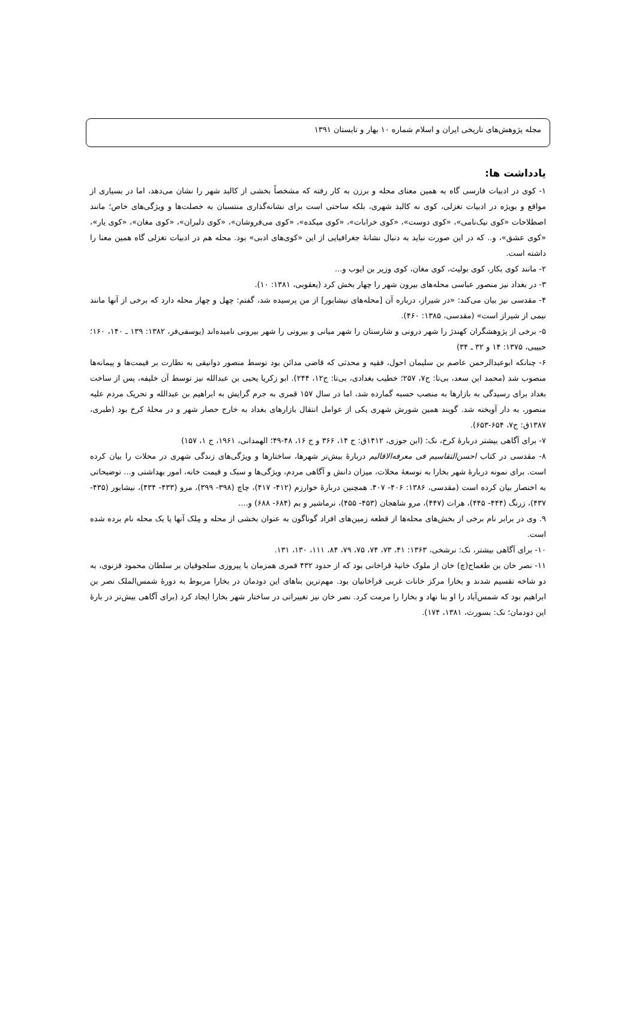مجله پژوهش‌های تاریخی ایران و اسلام شماره ۱۰ بهار و تابستان ۱۳۹۱
يادداشت ها:
۱- کوی در ادبیات فارسی گاه به همین معنای محله و برزن به کار رفته که مشخصاً بخشی از کالبد شهر را نشان می‌دهد، اما در بسیاری از مواقع و بویژه در ادبیات تغزلی، کوی نه کالبد شهری، بلکه ساحتی است برای نشانه‌گذاری منتسبان به خصلت‌ها و ویژگی‌های خاص؛ مانند اصطلاحات «کوی نیک‌نامی»، «کوی دوست»، «کوی خرابات»، «کوی میکده»، «کوی می‌فروشان»، «کوی دلبران»، «کوی مغان»، «کوی یار»، «کوی عشق»، و.. که در این صورت نباید به دنبال نشانهٔ جغرافیایی از این «کوی‌های ادبی» بود. محله هم در ادبیات تغزلی گاه همین معنا را داشته است.
۲- مانند کوی بکار، کوی بولیث، کوی مغان، کوی وزیر بن ایوب و...
۳- در بغداد نیز منصور عباسی محله‌های بیرون شهر را چهار بخش کرد (یعقوبی، ۱۳۸۱: ۱۰).
۴- مقدسی نیز بیان می‌کند: «در شیراز، درباره آن [محله‌های نیشابور] از من پرسیده شد، گفتم: چهل و چهار محله دارد که برخی از آنها مانند نیمی از شیراز است» (مقدسی، ۱۳۸۵: ۴۶۰).
۵- برخی از پژوهشگران کهندژ را شهر درونی و شارستان را شهر میانی و بیرونی را شهر بیرونی نامیده‌اند (یوسفی‌فر، ۱۳۸۲: ۱۳۹ ـ ۱۴۰، ۱۶۰؛ حبیبی، ۱۳۷۵: ۱۴ و ۳۲ ـ ۳۴)
۶- چنانکه ابوعبدالرحمن عاصم بن سلیمان احول، فقیه و محدثی که قاضی مدائن بود توسط منصور دوانیقی به نظارت بر قیمت‌ها و پیمانه‌ها منصوب شد (محمد ابن سعد، بی‌تا: ج۷، ۲۵۷؛ خطیب بغدادی، بی‌تا: ج۱۲، ۲۴۴). ابو زکریا یحیی بن عبدالله نیز توسط آن خلیفه، پس از ساخت بغداد برای رسیدگی به بازارها به منصب حسبه گمارده شد، اما در سال ۱۵۷ قمری به جرم گرایش به ابراهیم بن عبدالله و تحریک مردم علیه منصور، به دار آویخته شد. گویند همین شورش شهری یکی از عوامل انتقال بازارهای بغداد به خارج حصار شهر و در محلهٔ کرخ بود (طبری، ۱۳۸۷ق: ج۷، ۶۵۴-۶۵۳).
۷- برای آگاهی بیشتر دربارهٔ کرخ، نک: (ابن جوزی، ۱۴۱۲ق: ج ۱۴، ۳۶۶ و ج ۱۶، ۴۸-۴۹؛ الهمدانی، ۱۹۶۱، ج ۱، ۱۵۷)
۸- مقدسی در کتاب احسن‌التقاسیم فی معرفه‌الاقالیم دربارهٔ بیش‌تر شهرها، ساختارها و ویژگی‌های زندگی شهری در محلات را بیان کرده است. برای نمونه دربارهٔ شهر بخارا به توسعهٔ محلات، میزان دانش و آگاهی مردم، ویژگی‌ها و سبک و قیمت خانه، امور بهداشتی و... توضیحاتی به اختصار بیان کرده است (مقدسی، ۱۳۸۶: ۴۰۶- ۴۰۷. همچنین دربارهٔ خوارزم (۴۱۲- ۴۱۷)، چاچ (۳۹۸- ۳۹۹)، مرو (۴۳۳- ۴۳۴)، نیشابور (۴۳۵- ۴۳۷)، زرنگ (۴۴۴- ۴۴۵)، هرات (۴۴۷)، مرو شاهجان (۴۵۳- ۴۵۵)، نرماشیر و بم (۶۸۴- ۶۸۸) و....
۹. وی در برابر نام برخی از بخش‌های محله‌ها از قطعه زمین‌های افراد گوناگون به عنوان بخشی از محله و مِلک آنها یا یک محله نام برده شده است.
۱۰- برای آگاهی بیشتر، نک: نرشخی، ۱۳۶۳: ۴۱، ۷۳، ۷۴، ۷۵، ۷۹، ۸۴، ۱۱۱، ۱۳۰، ۱۳۱.
۱۱- نصر خان بن طغماج(چ) خان از ملوک خانیهٔ قراخانی بود که از حدود ۴۳۲ قمری همزمان با پیروزی سلجوقیان بر سلطان محمود قزنوی، به دو شاخه تقسیم شدند و بخارا مرکز خانات غربی قراخانیان بود. مهم‌ترین بناهای این دودمان در بخارا مربوط به دورهٔ شمس‌الملک نصر بن ابراهیم بود که شمس‌آباد را او بنا نهاد و بخارا را مرمت کرد. نصر خان نیز تغییراتی در ساختار شهر بخارا ایجاد کرد (برای آگاهی بیش‌تر در بارهٔ این دودمان؛ نک: بسورث، ۱۳۸۱، ۱۷۴).